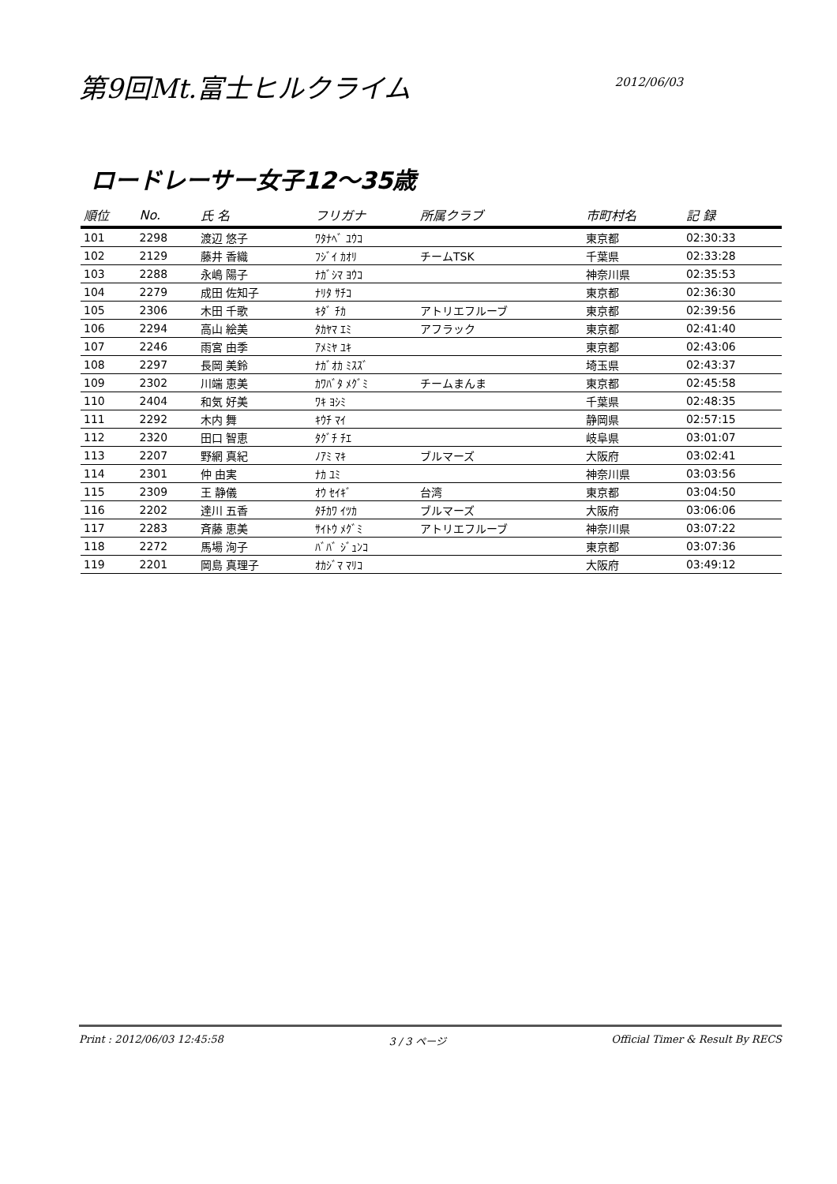第9回Mt.富士ヒルクライム
2012/06/03
ロードレーサー女子12～35歳
| 順位 | No. | 氏 名 | フリガナ | 所属クラブ | 市町村名 | 記 録 |
| --- | --- | --- | --- | --- | --- | --- |
| 101 | 2298 | 渡辺 悠子 | ﾜﾀﾅﾍﾞ ﾕｳｺ | | 東京都 | 02:30:33 |
| 102 | 2129 | 藤井 香織 | ﾌｼﾞｲ ｶｵﾘ | チームTSK | 千葉県 | 02:33:28 |
| 103 | 2288 | 永嶋 陽子 | ﾅｶﾞｼﾏ ﾖｳｺ | | 神奈川県 | 02:35:53 |
| 104 | 2279 | 成田 佐知子 | ﾅﾘﾀ ｻﾁｺ | | 東京都 | 02:36:30 |
| 105 | 2306 | 木田 千歌 | ｷﾀﾞ ﾁｶ | アトリエフルーブ | 東京都 | 02:39:56 |
| 106 | 2294 | 高山 絵美 | ﾀｶﾔﾏ ｴﾐ | アフラック | 東京都 | 02:41:40 |
| 107 | 2246 | 雨宮 由季 | ｱﾒﾐﾔ ﾕｷ | | 東京都 | 02:43:06 |
| 108 | 2297 | 長岡 美鈴 | ﾅｶﾞｵｶ ﾐｽｽﾞ | | 埼玉県 | 02:43:37 |
| 109 | 2302 | 川端 恵美 | ｶﾜﾊﾞﾀ ﾒｸﾞﾐ | チームまんま | 東京都 | 02:45:58 |
| 110 | 2404 | 和気 好美 | ﾜｷ ﾖｼﾐ | | 千葉県 | 02:48:35 |
| 111 | 2292 | 木内 舞 | ｷｳﾁ ﾏｲ | | 静岡県 | 02:57:15 |
| 112 | 2320 | 田口 智恵 | ﾀｸﾞﾁ ﾁｴ | | 岐阜県 | 03:01:07 |
| 113 | 2207 | 野網 真紀 | ﾉｱﾐ ﾏｷ | ブルマーズ | 大阪府 | 03:02:41 |
| 114 | 2301 | 仲 由実 | ﾅｶ ﾕﾐ | | 神奈川県 | 03:03:56 |
| 115 | 2309 | 王 静儀 | ｵｳ ｾｲｷﾞ | 台湾 | 東京都 | 03:04:50 |
| 116 | 2202 | 達川 五香 | ﾀﾁｶﾜ ｲﾂｶ | ブルマーズ | 大阪府 | 03:06:06 |
| 117 | 2283 | 斉藤 恵美 | ｻｲﾄｳ ﾒｸﾞﾐ | アトリエフルーブ | 神奈川県 | 03:07:22 |
| 118 | 2272 | 馬場 洵子 | ﾊﾞﾊﾞ ｼﾞｭﾝｺ | | 東京都 | 03:07:36 |
| 119 | 2201 | 岡島 真理子 | ｵｶｼﾞﾏ ﾏﾘｺ | | 大阪府 | 03:49:12 |
Print : 2012/06/03 12:45:58 3 / 3 ページ Official Timer & Result By RECS